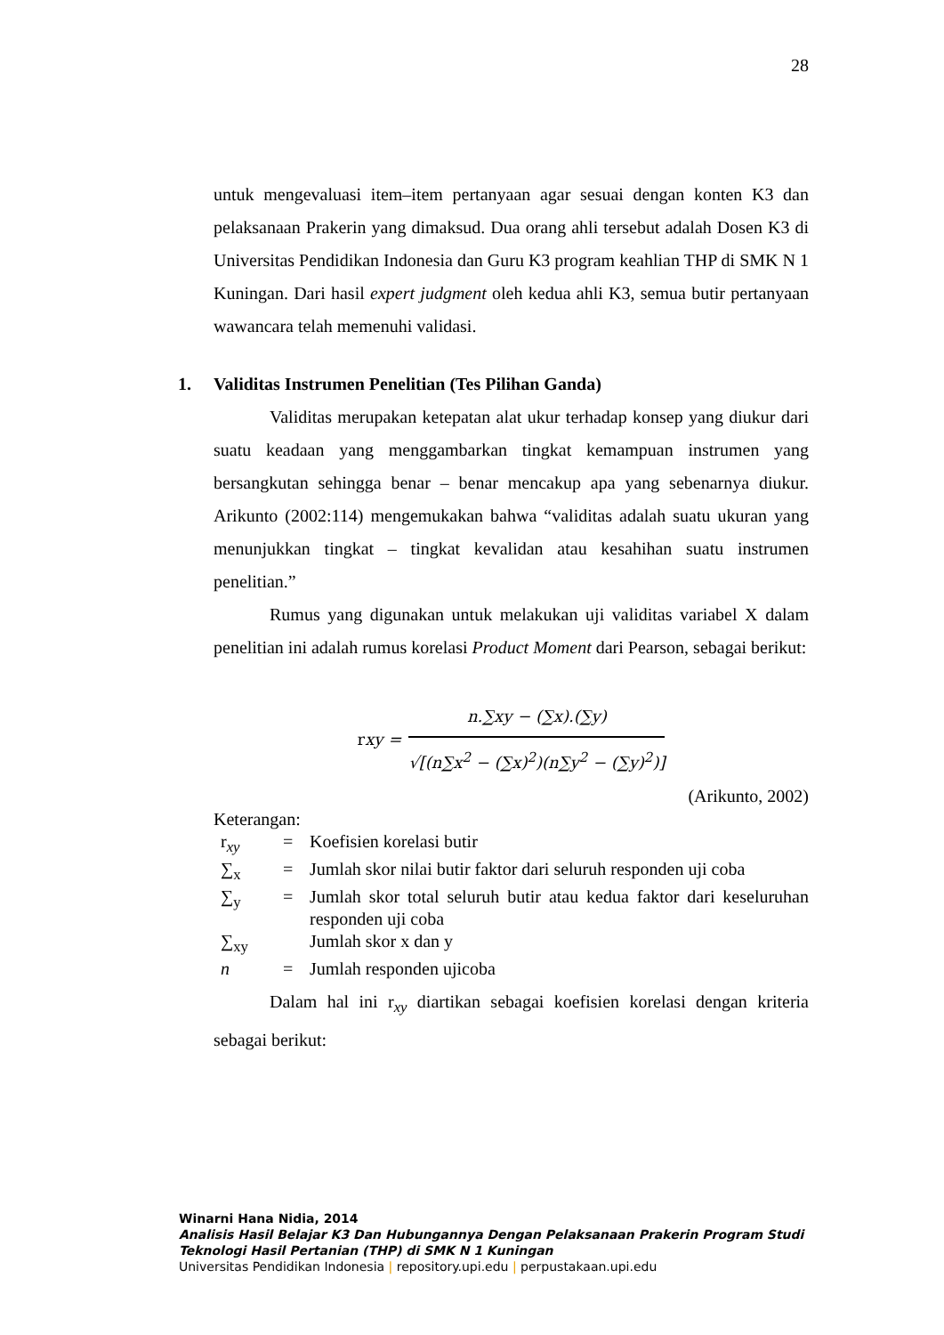28
untuk mengevaluasi item–item pertanyaan agar sesuai dengan konten K3 dan pelaksanaan Prakerin yang dimaksud. Dua orang ahli tersebut adalah Dosen K3 di Universitas Pendidikan Indonesia dan Guru K3 program keahlian THP di SMK N 1 Kuningan. Dari hasil expert judgment oleh kedua ahli K3, semua butir pertanyaan wawancara telah memenuhi validasi.
1. Validitas Instrumen Penelitian (Tes Pilihan Ganda)
Validitas merupakan ketepatan alat ukur terhadap konsep yang diukur dari suatu keadaan yang menggambarkan tingkat kemampuan instrumen yang bersangkutan sehingga benar – benar mencakup apa yang sebenarnya diukur. Arikunto (2002:114) mengemukakan bahwa “validitas adalah suatu ukuran yang menunjukkan tingkat – tingkat kevalidan atau kesahihan suatu instrumen penelitian.”
Rumus yang digunakan untuk melakukan uji validitas variabel X dalam penelitian ini adalah rumus korelasi Product Moment dari Pearson, sebagai berikut:
rxy =
n.∑xy − (∑x).(∑y)
√[(n∑x<sup>2</sup> − (∑x)<sup>2</sup>)(n∑y<sup>2</sup> − (∑y)<sup>2</sup>)]
(Arikunto, 2002)
Keterangan:
| r<sub>xy</sub> | = | Koefisien korelasi butir |
| ∑<sub>x</sub> | = | Jumlah skor nilai butir faktor dari seluruh responden uji coba |
| ∑<sub>y</sub> | = | Jumlah skor total seluruh butir atau kedua faktor dari keseluruhan responden uji coba |
| ∑<sub>xy</sub> | | Jumlah skor x dan y |
| n | = | Jumlah responden ujicoba |
Dalam hal ini r<sub>xy</sub> diartikan sebagai koefisien korelasi dengan kriteria sebagai berikut:
Winarni Hana Nidia, 2014
Analisis Hasil Belajar K3 Dan Hubungannya Dengan Pelaksanaan Prakerin Program Studi
Teknologi Hasil Pertanian (THP) di SMK N 1 Kuningan
Universitas Pendidikan Indonesia | repository.upi.edu | perpustakaan.upi.edu